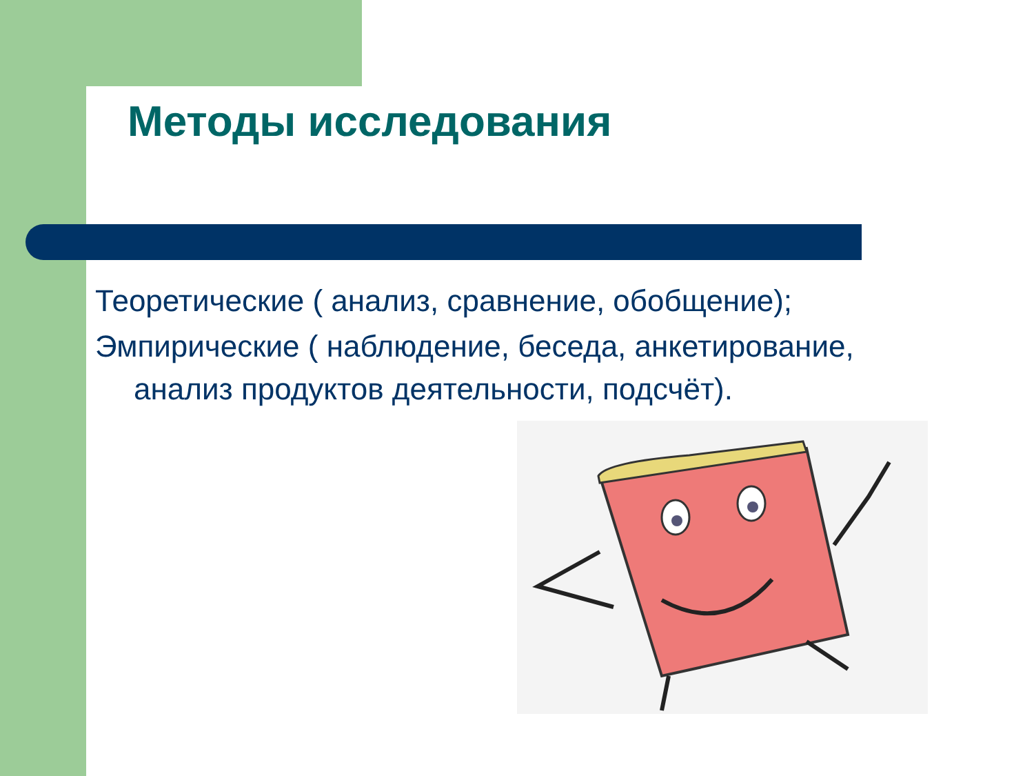Методы исследования
Теоретические ( анализ, сравнение, обобщение);
Эмпирические ( наблюдение, беседа, анкетирование, анализ продуктов деятельности, подсчёт).